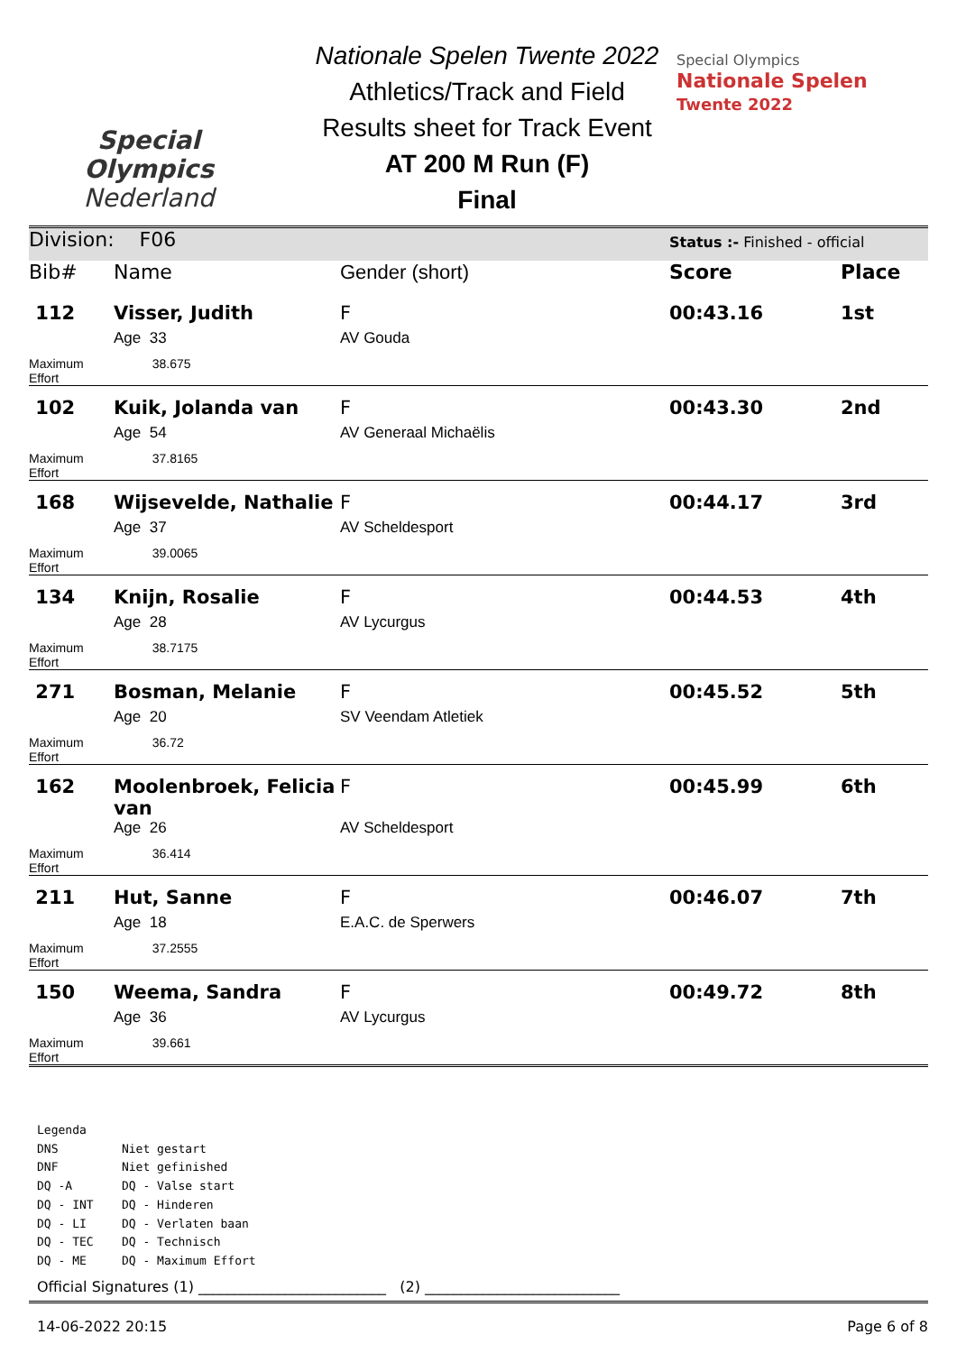Special
Olympics
Nederland
Nationale Spelen Twente 2022
Athletics/Track and Field
Results sheet for Track Event
AT 200 M Run (F)
Final
Special Olympics
Nationale Spelen
Twente 2022
| Division: F06 | | | Status :- Finished - official | |
| Bib# | Name | Gender (short) | Score | Place |
| 112 | Visser, Judith | F | 00:43.16 | 1st |
| | Age 33 | AV Gouda | | |
| Maximum Effort | 38.675 | | | |
| 102 | Kuik, Jolanda van | F | 00:43.30 | 2nd |
| | Age 54 | AV Generaal Michaëlis | | |
| Maximum Effort | 37.8165 | | | |
| 168 | Wijsevelde, Nathalie | F | 00:44.17 | 3rd |
| | Age 37 | AV Scheldesport | | |
| Maximum Effort | 39.0065 | | | |
| 134 | Knijn, Rosalie | F | 00:44.53 | 4th |
| | Age 28 | AV Lycurgus | | |
| Maximum Effort | 38.7175 | | | |
| 271 | Bosman, Melanie | F | 00:45.52 | 5th |
| | Age 20 | SV Veendam Atletiek | | |
| Maximum Effort | 36.72 | | | |
| 162 | Moolenbroek, Felicia van | F | 00:45.99 | 6th |
| | Age 26 | AV Scheldesport | | |
| Maximum Effort | 36.414 | | | |
| 211 | Hut, Sanne | F | 00:46.07 | 7th |
| | Age 18 | E.A.C. de Sperwers | | |
| Maximum Effort | 37.2555 | | | |
| 150 | Weema, Sandra | F | 00:49.72 | 8th |
| | Age 36 | AV Lycurgus | | |
| Maximum Effort | 39.661 | | | |
Legenda
DNS Niet gestart
DNF Niet gefinished
DQ -A DQ - Valse start
DQ - INT DQ - Hinderen
DQ - LI DQ - Verlaten baan
DQ - TEC DQ - Technisch
DQ - ME DQ - Maximum Effort
Official Signatures (1) __________________________ (2) ___________________________
14-06-2022 20:15 Page 6 of 8